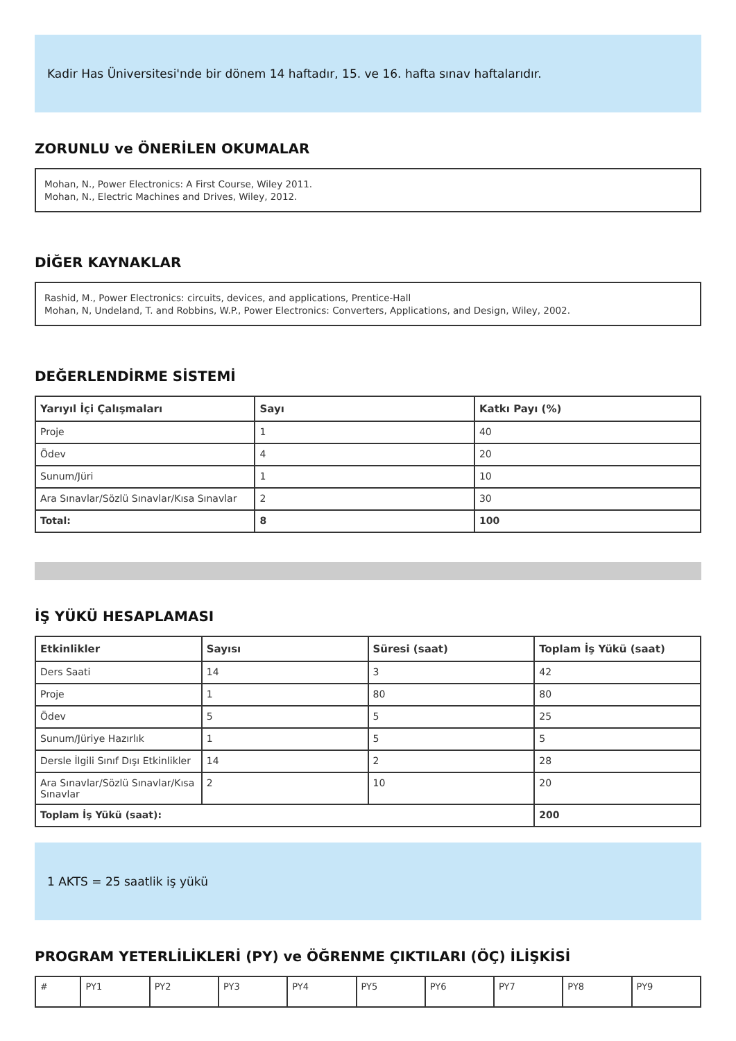Kadir Has Üniversitesi'nde bir dönem 14 haftadır, 15. ve 16. hafta sınav haftalarıdır.
ZORUNLU ve ÖNERİLEN OKUMALAR
Mohan, N., Power Electronics: A First Course, Wiley 2011.
Mohan, N., Electric Machines and Drives, Wiley, 2012.
DİĞER KAYNAKLAR
Rashid, M., Power Electronics: circuits, devices, and applications, Prentice-Hall
Mohan, N, Undeland, T. and Robbins, W.P., Power Electronics: Converters, Applications, and Design, Wiley, 2002.
DEĞERLENDİRME SİSTEMİ
| Yarıyıl İçi Çalışmaları | Sayı | Katkı Payı (%) |
| --- | --- | --- |
| Proje | 1 | 40 |
| Ödev | 4 | 20 |
| Sunum/Jüri | 1 | 10 |
| Ara Sınavlar/Sözlü Sınavlar/Kısa Sınavlar | 2 | 30 |
| Total: | 8 | 100 |
İŞ YÜKÜ HESAPLAMASI
| Etkinlikler | Sayısı | Süresi (saat) | Toplam İş Yükü (saat) |
| --- | --- | --- | --- |
| Ders Saati | 14 | 3 | 42 |
| Proje | 1 | 80 | 80 |
| Ödev | 5 | 5 | 25 |
| Sunum/Jüriye Hazırlık | 1 | 5 | 5 |
| Dersle İlgili Sınıf Dışı Etkinlikler | 14 | 2 | 28 |
| Ara Sınavlar/Sözlü Sınavlar/Kısa Sınavlar | 2 | 10 | 20 |
| Toplam İş Yükü (saat): | | | 200 |
1 AKTS = 25 saatlik iş yükü
PROGRAM YETERLİLİKLERİ (PY) ve ÖĞRENME ÇIKTILARI (ÖÇ) İLİŞKİSİ
| # | PY1 | PY2 | PY3 | PY4 | PY5 | PY6 | PY7 | PY8 | PY9 |